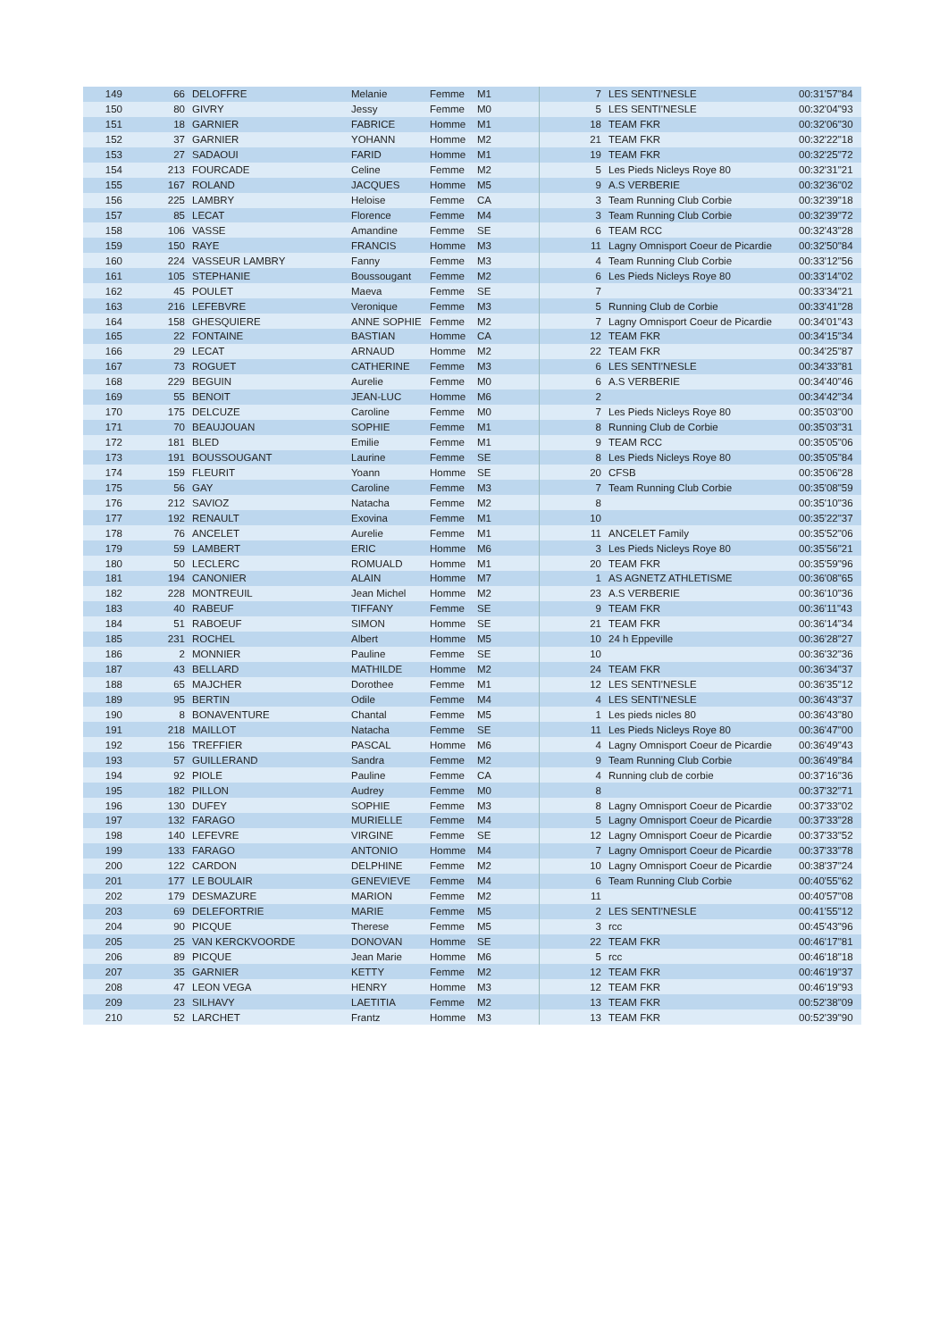| 149 | 66 | DELOFFRE | Melanie | Femme | M1 | 7 | LES SENTI'NESLE | 00:31'57"84 |
| 150 | 80 | GIVRY | Jessy | Femme | M0 | 5 | LES SENTI'NESLE | 00:32'04"93 |
| 151 | 18 | GARNIER | FABRICE | Homme | M1 | 18 | TEAM FKR | 00:32'06"30 |
| 152 | 37 | GARNIER | YOHANN | Homme | M2 | 21 | TEAM FKR | 00:32'22"18 |
| 153 | 27 | SADAOUI | FARID | Homme | M1 | 19 | TEAM FKR | 00:32'25"72 |
| 154 | 213 | FOURCADE | Celine | Femme | M2 | 5 | Les Pieds Nicleys Roye 80 | 00:32'31"21 |
| 155 | 167 | ROLAND | JACQUES | Homme | M5 | 9 | A.S VERBERIE | 00:32'36"02 |
| 156 | 225 | LAMBRY | Heloise | Femme | CA | 3 | Team Running Club Corbie | 00:32'39"18 |
| 157 | 85 | LECAT | Florence | Femme | M4 | 3 | Team Running Club Corbie | 00:32'39"72 |
| 158 | 106 | VASSE | Amandine | Femme | SE | 6 | TEAM RCC | 00:32'43"28 |
| 159 | 150 | RAYE | FRANCIS | Homme | M3 | 11 | Lagny Omnisport Coeur de Picardie | 00:32'50"84 |
| 160 | 224 | VASSEUR LAMBRY | Fanny | Femme | M3 | 4 | Team Running Club Corbie | 00:33'12"56 |
| 161 | 105 | STEPHANIE | Boussougant | Femme | M2 | 6 | Les Pieds Nicleys Roye 80 | 00:33'14"02 |
| 162 | 45 | POULET | Maeva | Femme | SE | 7 | | 00:33'34"21 |
| 163 | 216 | LEFEBVRE | Veronique | Femme | M3 | 5 | Running Club de Corbie | 00:33'41"28 |
| 164 | 158 | GHESQUIERE | ANNE SOPHIE | Femme | M2 | 7 | Lagny Omnisport Coeur de Picardie | 00:34'01"43 |
| 165 | 22 | FONTAINE | BASTIAN | Homme | CA | 12 | TEAM FKR | 00:34'15"34 |
| 166 | 29 | LECAT | ARNAUD | Homme | M2 | 22 | TEAM FKR | 00:34'25"87 |
| 167 | 73 | ROGUET | CATHERINE | Femme | M3 | 6 | LES SENTI'NESLE | 00:34'33"81 |
| 168 | 229 | BEGUIN | Aurelie | Femme | M0 | 6 | A.S VERBERIE | 00:34'40"46 |
| 169 | 55 | BENOIT | JEAN-LUC | Homme | M6 | 2 | | 00:34'42"34 |
| 170 | 175 | DELCUZE | Caroline | Femme | M0 | 7 | Les Pieds Nicleys Roye 80 | 00:35'03"00 |
| 171 | 70 | BEAUJOUAN | SOPHIE | Femme | M1 | 8 | Running Club de Corbie | 00:35'03"31 |
| 172 | 181 | BLED | Emilie | Femme | M1 | 9 | TEAM RCC | 00:35'05"06 |
| 173 | 191 | BOUSSOUGANT | Laurine | Femme | SE | 8 | Les Pieds Nicleys Roye 80 | 00:35'05"84 |
| 174 | 159 | FLEURIT | Yoann | Homme | SE | 20 | CFSB | 00:35'06"28 |
| 175 | 56 | GAY | Caroline | Femme | M3 | 7 | Team Running Club Corbie | 00:35'08"59 |
| 176 | 212 | SAVIOZ | Natacha | Femme | M2 | 8 | | 00:35'10"36 |
| 177 | 192 | RENAULT | Exovina | Femme | M1 | 10 | | 00:35'22"37 |
| 178 | 76 | ANCELET | Aurelie | Femme | M1 | 11 | ANCELET Family | 00:35'52"06 |
| 179 | 59 | LAMBERT | ERIC | Homme | M6 | 3 | Les Pieds Nicleys Roye 80 | 00:35'56"21 |
| 180 | 50 | LECLERC | ROMUALD | Homme | M1 | 20 | TEAM FKR | 00:35'59"96 |
| 181 | 194 | CANONIER | ALAIN | Homme | M7 | 1 | AS AGNETZ ATHLETISME | 00:36'08"65 |
| 182 | 228 | MONTREUIL | Jean Michel | Homme | M2 | 23 | A.S VERBERIE | 00:36'10"36 |
| 183 | 40 | RABEUF | TIFFANY | Femme | SE | 9 | TEAM FKR | 00:36'11"43 |
| 184 | 51 | RABOEUF | SIMON | Homme | SE | 21 | TEAM FKR | 00:36'14"34 |
| 185 | 231 | ROCHEL | Albert | Homme | M5 | 10 | 24 h Eppeville | 00:36'28"27 |
| 186 | 2 | MONNIER | Pauline | Femme | SE | 10 | | 00:36'32"36 |
| 187 | 43 | BELLARD | MATHILDE | Homme | M2 | 24 | TEAM FKR | 00:36'34"37 |
| 188 | 65 | MAJCHER | Dorothee | Femme | M1 | 12 | LES SENTI'NESLE | 00:36'35"12 |
| 189 | 95 | BERTIN | Odile | Femme | M4 | 4 | LES SENTI'NESLE | 00:36'43"37 |
| 190 | 8 | BONAVENTURE | Chantal | Femme | M5 | 1 | Les pieds nicles 80 | 00:36'43"80 |
| 191 | 218 | MAILLOT | Natacha | Femme | SE | 11 | Les Pieds Nicleys Roye 80 | 00:36'47"00 |
| 192 | 156 | TREFFIER | PASCAL | Homme | M6 | 4 | Lagny Omnisport Coeur de Picardie | 00:36'49"43 |
| 193 | 57 | GUILLERAND | Sandra | Femme | M2 | 9 | Team Running Club Corbie | 00:36'49"84 |
| 194 | 92 | PIOLE | Pauline | Femme | CA | 4 | Running club de corbie | 00:37'16"36 |
| 195 | 182 | PILLON | Audrey | Femme | M0 | 8 | | 00:37'32"71 |
| 196 | 130 | DUFEY | SOPHIE | Femme | M3 | 8 | Lagny Omnisport Coeur de Picardie | 00:37'33"02 |
| 197 | 132 | FARAGO | MURIELLE | Femme | M4 | 5 | Lagny Omnisport Coeur de Picardie | 00:37'33"28 |
| 198 | 140 | LEFEVRE | VIRGINE | Femme | SE | 12 | Lagny Omnisport Coeur de Picardie | 00:37'33"52 |
| 199 | 133 | FARAGO | ANTONIO | Homme | M4 | 7 | Lagny Omnisport Coeur de Picardie | 00:37'33"78 |
| 200 | 122 | CARDON | DELPHINE | Femme | M2 | 10 | Lagny Omnisport Coeur de Picardie | 00:38'37"24 |
| 201 | 177 | LE BOULAIR | GENEVIEVE | Femme | M4 | 6 | Team Running Club Corbie | 00:40'55"62 |
| 202 | 179 | DESMAZURE | MARION | Femme | M2 | 11 | | 00:40'57"08 |
| 203 | 69 | DELEFORTRIE | MARIE | Femme | M5 | 2 | LES SENTI'NESLE | 00:41'55"12 |
| 204 | 90 | PICQUE | Therese | Femme | M5 | 3 | rcc | 00:45'43"96 |
| 205 | 25 | VAN KERCKVOORDE | DONOVAN | Homme | SE | 22 | TEAM FKR | 00:46'17"81 |
| 206 | 89 | PICQUE | Jean Marie | Homme | M6 | 5 | rcc | 00:46'18"18 |
| 207 | 35 | GARNIER | KETTY | Femme | M2 | 12 | TEAM FKR | 00:46'19"37 |
| 208 | 47 | LEON VEGA | HENRY | Homme | M3 | 12 | TEAM FKR | 00:46'19"93 |
| 209 | 23 | SILHAVY | LAETITIA | Femme | M2 | 13 | TEAM FKR | 00:52'38"09 |
| 210 | 52 | LARCHET | Frantz | Homme | M3 | 13 | TEAM FKR | 00:52'39"90 |